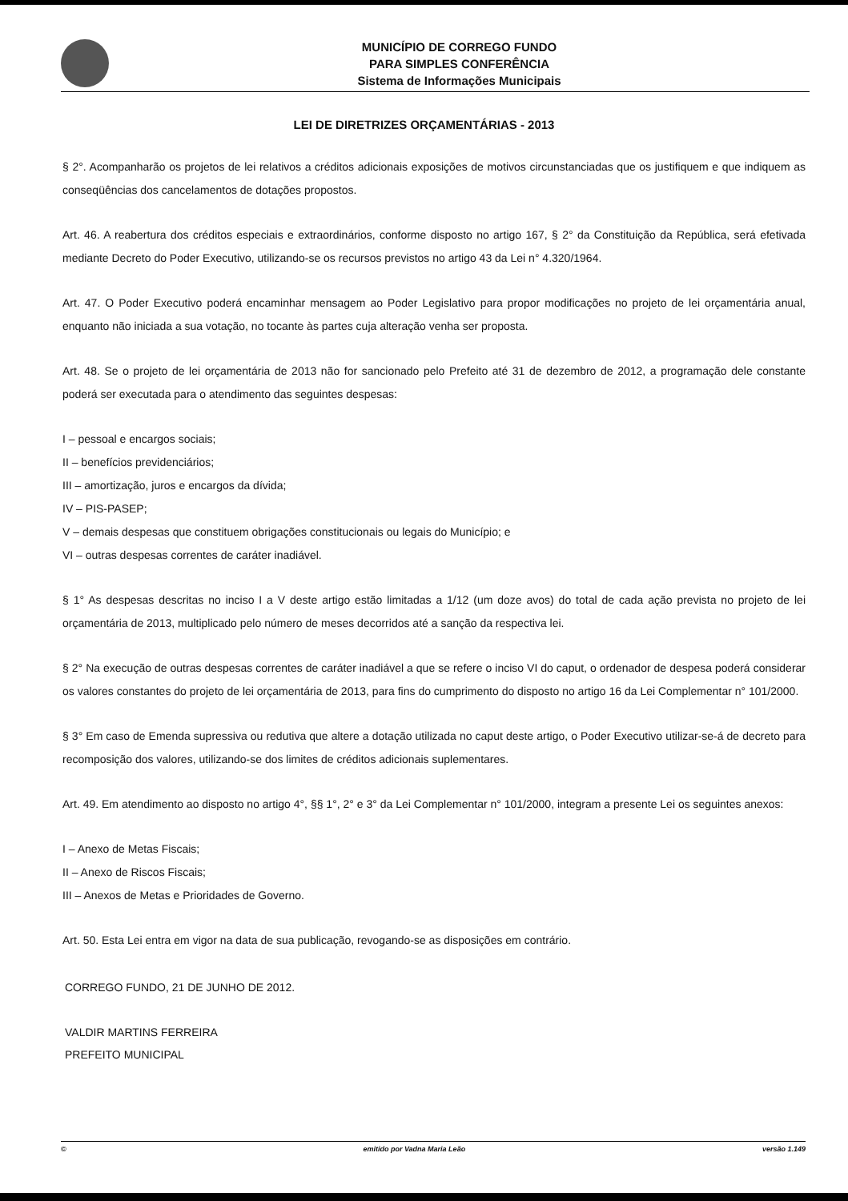MUNICÍPIO DE CORREGO FUNDO
PARA SIMPLES CONFERÊNCIA
Sistema de Informações Municipais
LEI DE DIRETRIZES ORÇAMENTÁRIAS - 2013
§ 2°. Acompanharão os projetos de lei relativos a créditos adicionais exposições de motivos circunstanciadas que os justifiquem e que indiquem as conseqüências dos cancelamentos de dotações propostos.
Art. 46. A reabertura dos créditos especiais e extraordinários, conforme disposto no artigo 167, § 2° da Constituição da República, será efetivada mediante Decreto do Poder Executivo, utilizando-se os recursos previstos no artigo 43 da Lei n° 4.320/1964.
Art. 47. O Poder Executivo poderá encaminhar mensagem ao Poder Legislativo para propor modificações no projeto de lei orçamentária anual, enquanto não iniciada a sua votação, no tocante às partes cuja alteração venha ser proposta.
Art. 48. Se o projeto de lei orçamentária de 2013 não for sancionado pelo Prefeito até 31 de dezembro de 2012, a programação dele constante poderá ser executada para o atendimento das seguintes despesas:
I – pessoal e encargos sociais;
II – benefícios previdenciários;
III – amortização, juros e encargos da dívida;
IV – PIS-PASEP;
V – demais despesas que constituem obrigações constitucionais ou legais do Município; e
VI – outras despesas correntes de caráter inadiável.
§ 1° As despesas descritas no inciso I a V deste artigo estão limitadas a 1/12 (um doze avos) do total de cada ação prevista no projeto de lei orçamentária de 2013, multiplicado pelo número de meses decorridos até a sanção da respectiva lei.
§ 2° Na execução de outras despesas correntes de caráter inadiável a que se refere o inciso VI do caput, o ordenador de despesa poderá considerar os valores constantes do projeto de lei orçamentária de 2013, para fins do cumprimento do disposto no artigo 16 da Lei Complementar n° 101/2000.
§ 3° Em caso de Emenda supressiva ou redutiva que altere a dotação utilizada no caput deste artigo, o Poder Executivo utilizar-se-á de decreto para recomposição dos valores, utilizando-se dos limites de créditos adicionais suplementares.
Art. 49. Em atendimento ao disposto no artigo 4°, §§ 1°, 2° e 3° da Lei Complementar n° 101/2000, integram a presente Lei os seguintes anexos:
I – Anexo de Metas Fiscais;
II – Anexo de Riscos Fiscais;
III – Anexos de Metas e Prioridades de Governo.
Art. 50. Esta Lei entra em vigor na data de sua publicação, revogando-se as disposições em contrário.
CORREGO FUNDO, 21 DE JUNHO DE 2012.
VALDIR MARTINS FERREIRA
PREFEITO MUNICIPAL
© emitido por Vadna Maria Leão versão 1.149